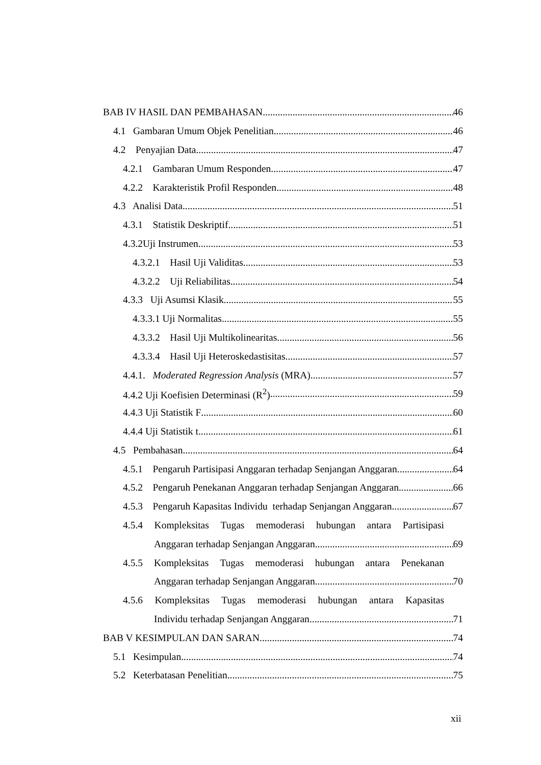BAB IV HASIL DAN PEMBAHASAN 46
4.1 Gambaran Umum Objek Penelitian 46
4.2 Penyajian Data 47
4.2.1 Gambaran Umum Responden 47
4.2.2 Karakteristik Profil Responden 48
4.3 Analisi Data 51
4.3.1 Statistik Deskriptif 51
4.3.2Uji Instrumen 53
4.3.2.1 Hasil Uji Validitas 53
4.3.2.2 Uji Reliabilitas 54
4.3.3 Uji Asumsi Klasik 55
4.3.3.1 Uji Normalitas 55
4.3.3.2 Hasil Uji Multikolinearitas 56
4.3.3.4 Hasil Uji Heteroskedastisitas 57
4.4.1. Moderated Regression Analysis (MRA) 57
4.4.2 Uji Koefisien Determinasi (R<sup>2</sup>) 59
4.4.3 Uji Statistik F 60
4.4.4 Uji Statistik t 61
4.5 Pembahasan 64
4.5.1 Pengaruh Partisipasi Anggaran terhadap Senjangan Anggaran 64
4.5.2 Pengaruh Penekanan Anggaran terhadap Senjangan Anggaran 66
4.5.3 Pengaruh Kapasitas Individu terhadap Senjangan Anggaran 67
4.5.4 Kompleksitas Tugas memoderasi hubungan antara Partisipasi
Anggaran terhadap Senjangan Anggaran 69
4.5.5 Kompleksitas Tugas memoderasi hubungan antara Penekanan
Anggaran terhadap Senjangan Anggaran 70
4.5.6 Kompleksitas Tugas memoderasi hubungan antara Kapasitas
Individu terhadap Senjangan Anggaran 71
BAB V KESIMPULAN DAN SARAN 74
5.1 Kesimpulan 74
5.2 Keterbatasan Penelitian 75
xii